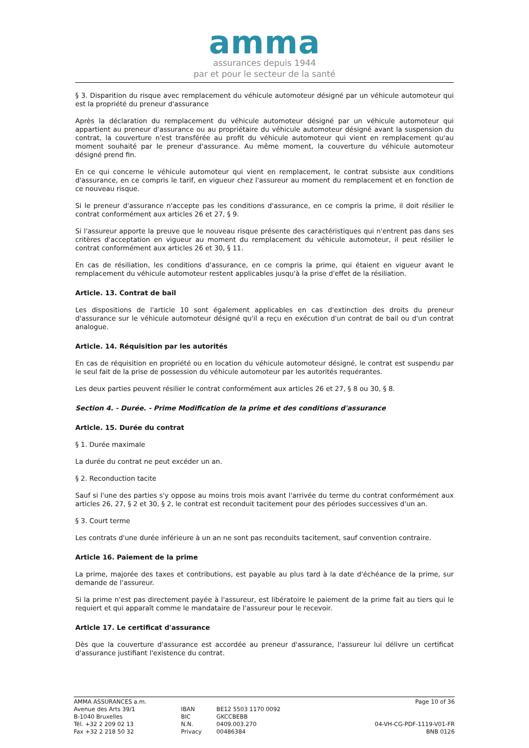amma
assurances depuis 1944
par et pour le secteur de la santé
§ 3. Disparition du risque avec remplacement du véhicule automoteur désigné par un véhicule automoteur qui est la propriété du preneur d'assurance
Après la déclaration du remplacement du véhicule automoteur désigné par un véhicule automoteur qui appartient au preneur d'assurance ou au propriétaire du véhicule automoteur désigné avant la suspension du contrat, la couverture n'est transférée au profit du véhicule automoteur qui vient en remplacement qu'au moment souhaité par le preneur d'assurance. Au même moment, la couverture du véhicule automoteur désigné prend fin.
En ce qui concerne le véhicule automoteur qui vient en remplacement, le contrat subsiste aux conditions d'assurance, en ce compris le tarif, en vigueur chez l'assureur au moment du remplacement et en fonction de ce nouveau risque.
Si le preneur d'assurance n'accepte pas les conditions d'assurance, en ce compris la prime, il doit résilier le contrat conformément aux articles 26 et 27, § 9.
Si l'assureur apporte la preuve que le nouveau risque présente des caractéristiques qui n'entrent pas dans ses critères d'acceptation en vigueur au moment du remplacement du véhicule automoteur, il peut résilier le contrat conformément aux articles 26 et 30, § 11.
En cas de résiliation, les conditions d'assurance, en ce compris la prime, qui étaient en vigueur avant le remplacement du véhicule automoteur restent applicables jusqu'à la prise d'effet de la résiliation.
Article. 13. Contrat de bail
Les dispositions de l'article 10 sont également applicables en cas d'extinction des droits du preneur d'assurance sur le véhicule automoteur désigné qu'il a reçu en exécution d'un contrat de bail ou d'un contrat analogue.
Article. 14. Réquisition par les autorités
En cas de réquisition en propriété ou en location du véhicule automoteur désigné, le contrat est suspendu par le seul fait de la prise de possession du véhicule automoteur par les autorités requérantes.
Les deux parties peuvent résilier le contrat conformément aux articles 26 et 27, § 8 ou 30, § 8.
Section 4. - Durée. - Prime Modification de la prime et des conditions d'assurance
Article. 15. Durée du contrat
§ 1. Durée maximale
La durée du contrat ne peut excéder un an.
§ 2. Reconduction tacite
Sauf si l'une des parties s'y oppose au moins trois mois avant l'arrivée du terme du contrat conformément aux articles 26, 27, § 2 et 30, § 2, le contrat est reconduit tacitement pour des périodes successives d'un an.
§ 3. Court terme
Les contrats d'une durée inférieure à un an ne sont pas reconduits tacitement, sauf convention contraire.
Article 16. Paiement de la prime
La prime, majorée des taxes et contributions, est payable au plus tard à la date d'échéance de la prime, sur demande de l'assureur.
Si la prime n'est pas directement payée à l'assureur, est libératoire le paiement de la prime fait au tiers qui le requiert et qui apparaît comme le mandataire de l'assureur pour le recevoir.
Article 17. Le certificat d'assurance
Dès que la couverture d'assurance est accordée au preneur d'assurance, l'assureur lui délivre un certificat d'assurance justifiant l'existence du contrat.
AMMA ASSURANCES a.m.
Avenue des Arts 39/1
B-1040 Bruxelles
Tél. +32 2 209 02 13
Fax +32 2 218 50 32
IBAN
BIC
N.N.
Privacy
BE12 5503 1170 0092
GKCCBEBB
0409.003.270
00486384
Page 10 of 36
04-VH-CG-PDF-1119-V01-FR
BNB 0126